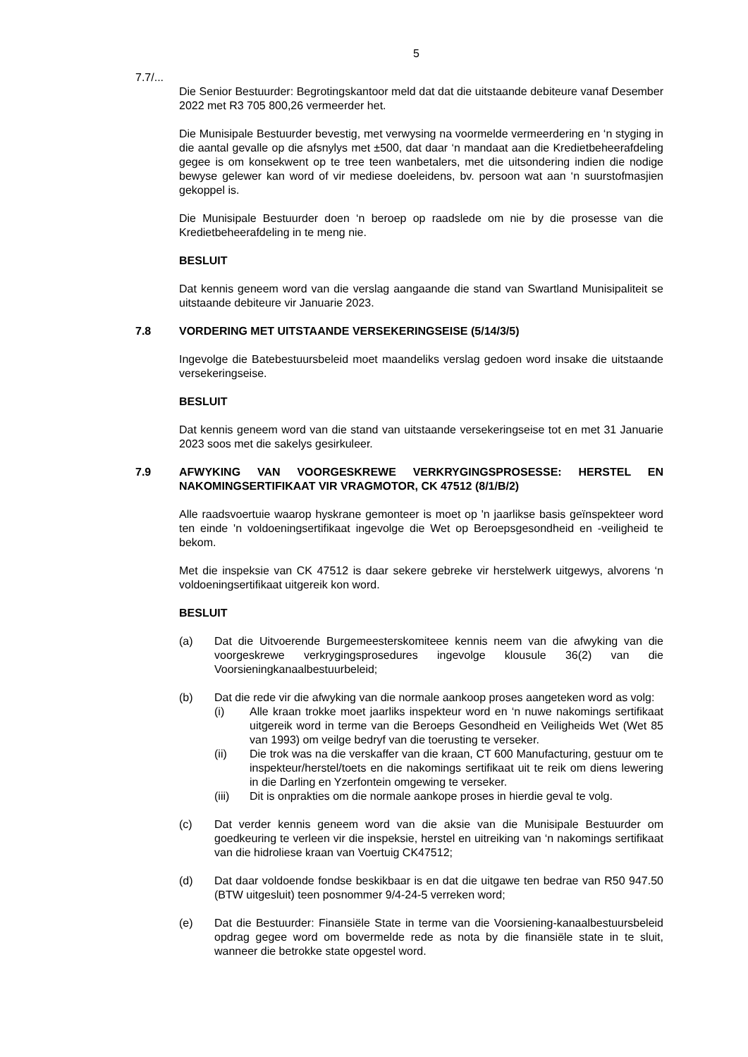5
7.7/...
Die Senior Bestuurder: Begrotingskantoor meld dat dat die uitstaande debiteure vanaf Desember 2022 met R3 705 800,26 vermeerder het.
Die Munisipale Bestuurder bevestig, met verwysing na voormelde vermeerdering en ‘n styging in die aantal gevalle op die afsnylys met ±500, dat daar ‘n mandaat aan die Kredietbeheerafdeling gegee is om konsekwent op te tree teen wanbetalers, met die uitsondering indien die nodige bewyse gelewer kan word of vir mediese doeleidens, bv. persoon wat aan ‘n suurstofmasjien gekoppel is.
Die Munisipale Bestuurder doen ‘n beroep op raadslede om nie by die prosesse van die Kredietbeheerafdeling in te meng nie.
BESLUIT
Dat kennis geneem word van die verslag aangaande die stand van Swartland Munisipaliteit se uitstaande debiteure vir Januarie 2023.
7.8 VORDERING MET UITSTAANDE VERSEKERINGSEISE (5/14/3/5)
Ingevolge die Batebestuursbeleid moet maandeliks verslag gedoen word insake die uitstaande versekeringseise.
BESLUIT
Dat kennis geneem word van die stand van uitstaande versekeringseise tot en met 31 Januarie 2023 soos met die sakelys gesirkuleer.
7.9 AFWYKING VAN VOORGESKREWE VERKRYGINGSPROSESSE: HERSTEL EN NAKOMINGSERTIFIKAAT VIR VRAGMOTOR, CK 47512 (8/1/B/2)
Alle raadsvoertuie waarop hyskrane gemonteer is moet op 'n jaarlikse basis geïnspekteer word ten einde 'n voldoeningsertifikaat ingevolge die Wet op Beroepsgesondheid en -veiligheid te bekom.
Met die inspeksie van CK 47512 is daar sekere gebreke vir herstelwerk uitgewys, alvorens ‘n voldoeningsertifikaat uitgereik kon word.
BESLUIT
(a) Dat die Uitvoerende Burgemeesterskomiteee kennis neem van die afwyking van die voorgeskrewe verkrygingsprosedures ingevolge klousule 36(2) van die Voorsieningkanaalbestuurbeleid;
(b) Dat die rede vir die afwyking van die normale aankoop proses aangeteken word as volg:
(i) Alle kraan trokke moet jaarliks inspekteur word en ‘n nuwe nakomings sertifikaat uitgereik word in terme van die Beroeps Gesondheid en Veiligheids Wet (Wet 85 van 1993) om veilge bedryf van die toerusting te verseker.
(ii) Die trok was na die verskaffer van die kraan, CT 600 Manufacturing, gestuur om te inspekteur/herstel/toets en die nakomings sertifikaat uit te reik om diens lewering in die Darling en Yzerfontein omgewing te verseker.
(iii) Dit is onprakties om die normale aankope proses in hierdie geval te volg.
(c) Dat verder kennis geneem word van die aksie van die Munisipale Bestuurder om goedkeuring te verleen vir die inspeksie, herstel en uitreiking van ‘n nakomings sertifikaat van die hidroliese kraan van Voertuig CK47512;
(d) Dat daar voldoende fondse beskikbaar is en dat die uitgawe ten bedrae van R50 947.50 (BTW uitgesluit) teen posnommer 9/4-24-5 verreken word;
(e) Dat die Bestuurder: Finansiële State in terme van die Voorsiening-kanaalbestuursbeleid opdrag gegee word om bovermelde rede as nota by die finansiële state in te sluit, wanneer die betrokke state opgestel word.